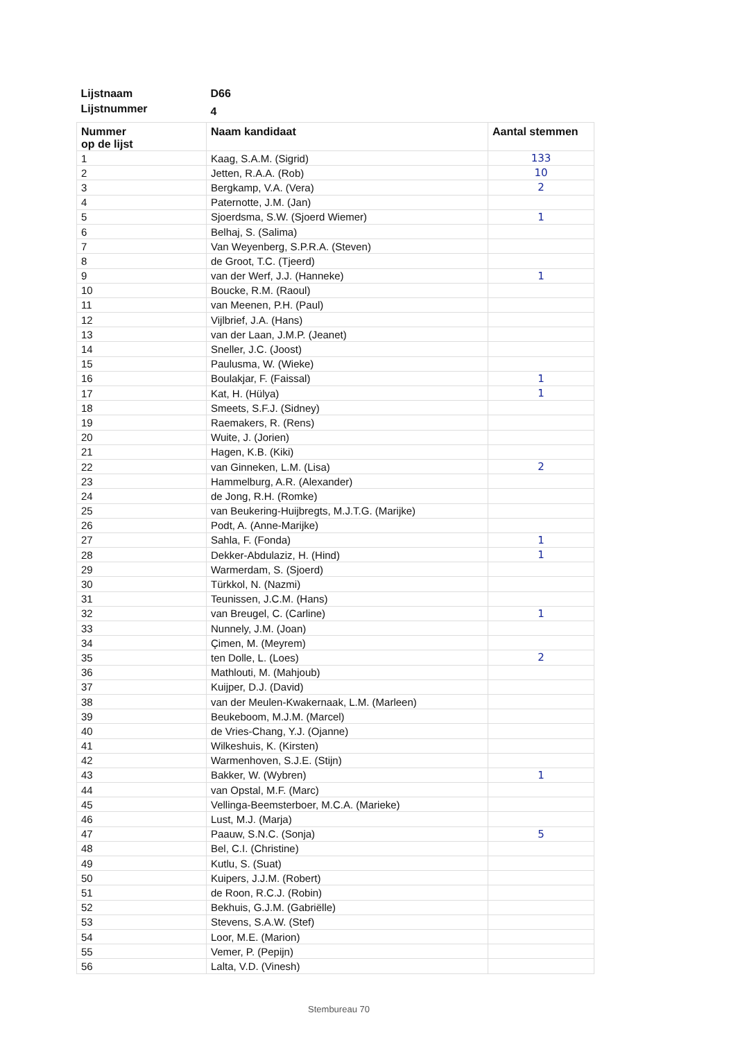| Lijstnaam | D66 | |
| Lijstnummer | 4 | |
| Nummer op de lijst | Naam kandidaat | Aantal stemmen |
| 1 | Kaag, S.A.M. (Sigrid) | 133 |
| 2 | Jetten, R.A.A. (Rob) | 10 |
| 3 | Bergkamp, V.A. (Vera) | 2 |
| 4 | Paternotte, J.M. (Jan) | |
| 5 | Sjoerdsma, S.W. (Sjoerd Wiemer) | 1 |
| 6 | Belhaj, S. (Salima) | |
| 7 | Van Weyenberg, S.P.R.A. (Steven) | |
| 8 | de Groot, T.C. (Tjeerd) | |
| 9 | van der Werf, J.J. (Hanneke) | 1 |
| 10 | Boucke, R.M. (Raoul) | |
| 11 | van Meenen, P.H. (Paul) | |
| 12 | Vijlbrief, J.A. (Hans) | |
| 13 | van der Laan, J.M.P. (Jeanet) | |
| 14 | Sneller, J.C. (Joost) | |
| 15 | Paulusma, W. (Wieke) | |
| 16 | Boulakjar, F. (Faissal) | 1 |
| 17 | Kat, H. (Hülya) | 1 |
| 18 | Smeets, S.F.J. (Sidney) | |
| 19 | Raemakers, R. (Rens) | |
| 20 | Wuite, J. (Jorien) | |
| 21 | Hagen, K.B. (Kiki) | |
| 22 | van Ginneken, L.M. (Lisa) | 2 |
| 23 | Hammelburg, A.R. (Alexander) | |
| 24 | de Jong, R.H. (Romke) | |
| 25 | van Beukering-Huijbregts, M.J.T.G. (Marijke) | |
| 26 | Podt, A. (Anne-Marijke) | |
| 27 | Sahla, F. (Fonda) | 1 |
| 28 | Dekker-Abdulaziz, H. (Hind) | 1 |
| 29 | Warmerdam, S. (Sjoerd) | |
| 30 | Türkkol, N. (Nazmi) | |
| 31 | Teunissen, J.C.M. (Hans) | |
| 32 | van Breugel, C. (Carline) | 1 |
| 33 | Nunnely, J.M. (Joan) | |
| 34 | Çimen, M. (Meyrem) | |
| 35 | ten Dolle, L. (Loes) | 2 |
| 36 | Mathlouti, M. (Mahjoub) | |
| 37 | Kuijper, D.J. (David) | |
| 38 | van der Meulen-Kwakernaak, L.M. (Marleen) | |
| 39 | Beukeboom, M.J.M. (Marcel) | |
| 40 | de Vries-Chang, Y.J. (Ojanne) | |
| 41 | Wilkeshuis, K. (Kirsten) | |
| 42 | Warmenhoven, S.J.E. (Stijn) | |
| 43 | Bakker, W. (Wybren) | 1 |
| 44 | van Opstal, M.F. (Marc) | |
| 45 | Vellinga-Beemsterboer, M.C.A. (Marieke) | |
| 46 | Lust, M.J. (Marja) | |
| 47 | Paauw, S.N.C. (Sonja) | 5 |
| 48 | Bel, C.I. (Christine) | |
| 49 | Kutlu, S. (Suat) | |
| 50 | Kuipers, J.J.M. (Robert) | |
| 51 | de Roon, R.C.J. (Robin) | |
| 52 | Bekhuis, G.J.M. (Gabriëlle) | |
| 53 | Stevens, S.A.W. (Stef) | |
| 54 | Loor, M.E. (Marion) | |
| 55 | Vemer, P. (Pepijn) | |
| 56 | Lalta, V.D. (Vinesh) | |
Stembureau 70